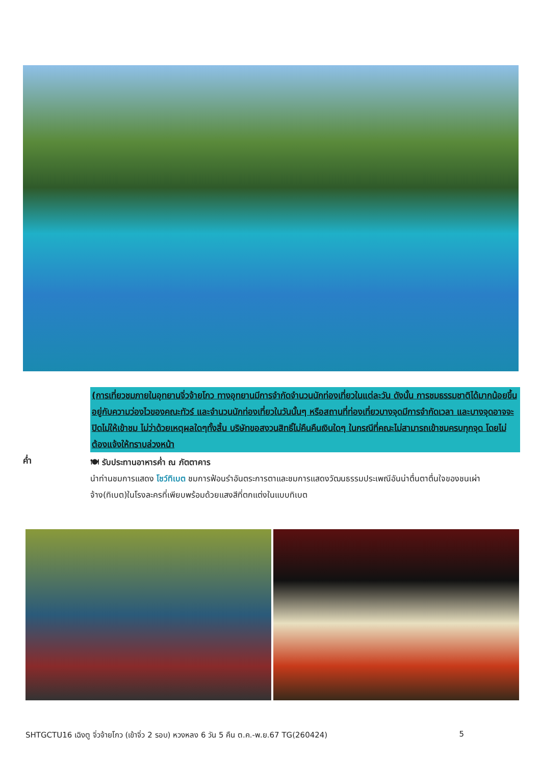(การเที่ยวชมภายในอุทยานจิ่วจ้ายโกว ทางอุทยานมีการจำกัดจำนวนนักท่องเที่ยวในแต่ละวัน ดังนั้น การชมธรรมชาติได้มากน้อยขึ้นอยู่กับความว่องไวของคณะทัวร์ และจำนวนนักท่องเที่ยวในวันนั้นๆ หรือสถานที่ท่องเที่ยวบางจุดมีการจำกัดเวลา และบางจุดอาจจะปิดไม่ให้เข้าชม ไม่ว่าด้วยเหตุผลใดๆทั้งสิ้น บริษัทขอสงวนสิทธิ์ไม่คืนคืนเงินใดๆ ในกรณีที่คณะไม่สามารถเข้าชมครบทุกจุด โดยไม่ต้องแจ้งให้ทราบล่วงหน้า
ค่ำ
🍽 รับประทานอาหารค่ำ ณ ภัตตาคาร
นำท่านชมการแสดง โชว์ทิเบต ชมการฟ้อนรำอันตระการตาและชมการแสดงวัฒนธรรมประเพณีอันน่าตื่นตาตื่นใจของชนเผ่าจ้าง(ทิเบต)ในโรงละครที่เพียบพร้อมด้วยแสงสีที่ตกแต่งในแบบทิเบต
SHTGCTU16 เฉิงตู จิ่วจ้ายโกว (เข้าจิ่ว 2 รอบ) หวงหลง 6 วัน 5 คืน ต.ค.-พ.ย.67 TG(260424) 5